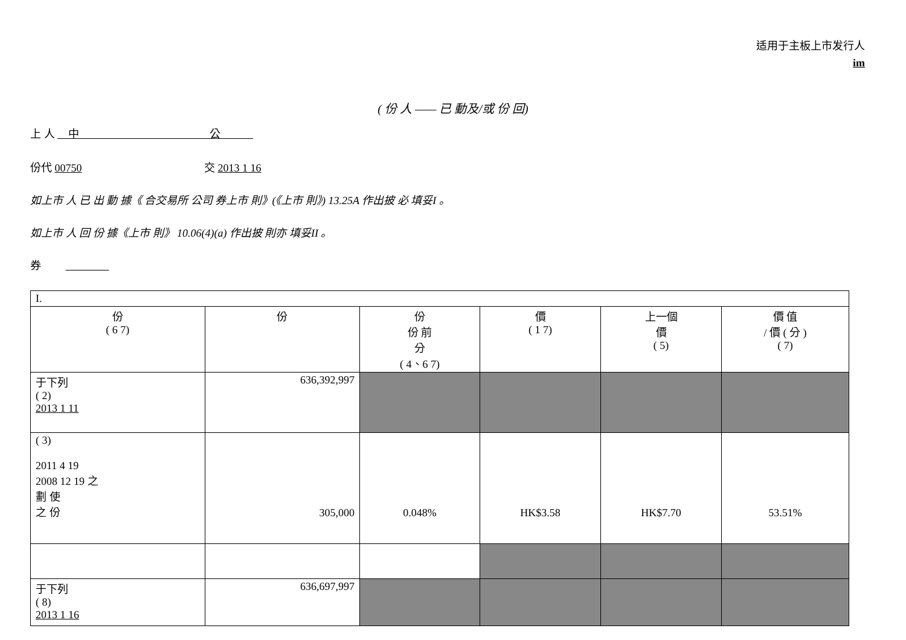适用于主板上市发行人
im
( 份 人 —— 已 動及/或 份 回)
上 人 　中　　　　　　　　　　　　公　　　
份代 00750 　　　　　　　　　　　交 2013 1 16
如上市 人 已 出 動 據《 合交易所 公司 券上市 則》(《上市 則》) 13.25A 作出披 必 填妥I 。
如上市 人 回 份 據《上市 則》 10.06(4)(a) 作出披 則亦 填妥II 。
券 　　　　　　
| I. | | | | | |
| 份 ( 6 7) | 份 | 份 份 前 分 ( 4、6 7) | 價 ( 1 7) | 上一個 價 ( 5) | 價 值 / 價 ( 分 ) ( 7) |
| 于下列 ( 2) 2013 1 11 | 636,392,997 | | | | |
| ( 3) 2011 4 19 2008 12 19 之 劃 使 之 份 | 305,000 | 0.048% | HK$3.58 | HK$7.70 | 53.51% |
| 于下列 ( 8) 2013 1 16 | 636,697,997 | | | | |